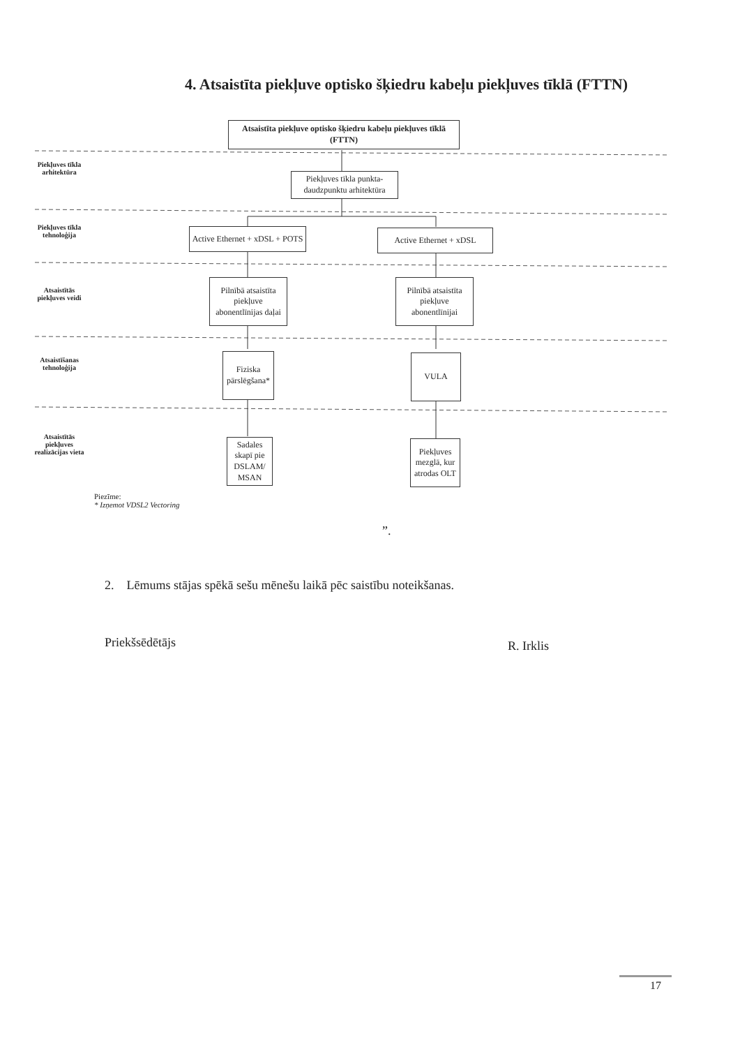4. Atsaistīta piekļuve optisko šķiedru kabeļu piekļuves tīklā (FTTN)
Piekļuves tīkla arhitektūra
Piekļuves tīkla tehnoloģija
Atsaistītās piekļuves veidi
Atsaistīšanas tehnoloģija
Atsaistītās piekļuves realizācijas vieta
Atsaistīta piekļuve optisko šķiedru kabeļu piekļuves tīklā (FTTN)
Piekļuves tīkla punkta-daudzpunktu arhitektūra
Active Ethernet + xDSL + POTS
Active Ethernet + xDSL
Pilnībā atsaistīta piekļuve abonentlīnijas daļai
Pilnībā atsaistīta piekļuve abonentlīnijai
Fiziska pārslēgšana*
VULA
Sadales skapī pie DSLAM/ MSAN
Piekļuves mezglā, kur atrodas OLT
Piezīme:
* Izņemot VDSL2 Vectoring
”.
2. Lēmums stājas spēkā sešu mēnešu laikā pēc saistību noteikšanas.
Priekšsēdētājs R. Irklis
17